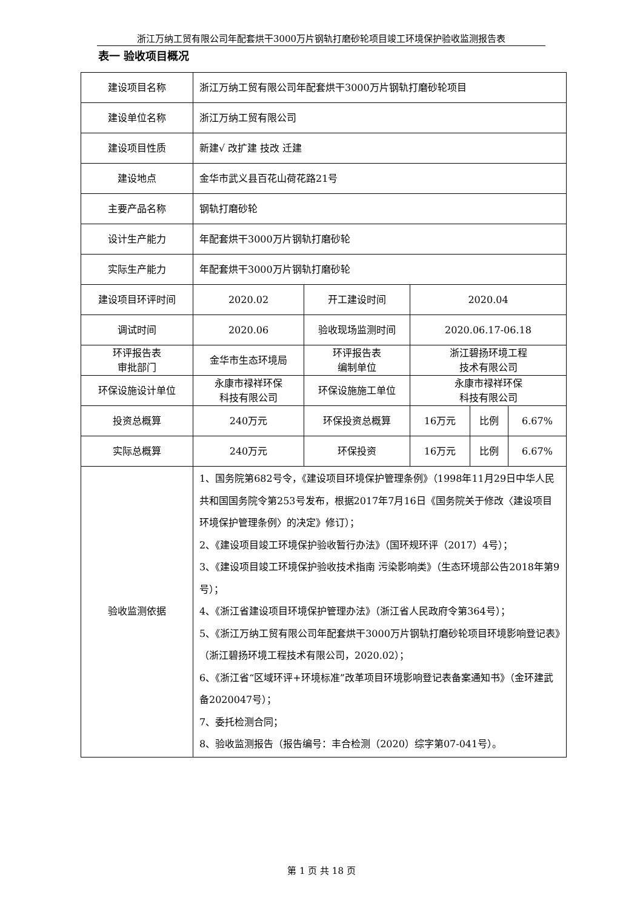浙江万纳工贸有限公司年配套烘干3000万片钢轨打磨砂轮项目竣工环境保护验收监测报告表
表一 验收项目概况
| 建设项目名称 | 浙江万纳工贸有限公司年配套烘干3000万片钢轨打磨砂轮项目 | | | | |
| 建设单位名称 | 浙江万纳工贸有限公司 | | | | |
| 建设项目性质 | 新建√ 改扩建 技改 迁建 | | | | |
| 建设地点 | 金华市武义县百花山荷花路21号 | | | | |
| 主要产品名称 | 钢轨打磨砂轮 | | | | |
| 设计生产能力 | 年配套烘干3000万片钢轨打磨砂轮 | | | | |
| 实际生产能力 | 年配套烘干3000万片钢轨打磨砂轮 | | | | |
| 建设项目环评时间 | 2020.02 | 开工建设时间 | 2020.04 | | |
| 调试时间 | 2020.06 | 验收现场监测时间 | 2020.06.17-06.18 | | |
| 环评报告表 审批部门 | 金华市生态环境局 | 环评报告表 编制单位 | 浙江碧扬环境工程 技术有限公司 | | |
| 环保设施设计单位 | 永康市禄祥环保 科技有限公司 | 环保设施施工单位 | 永康市禄祥环保 科技有限公司 | | |
| 投资总概算 | 240万元 | 环保投资总概算 | 16万元 | 比例 | 6.67% |
| 实际总概算 | 240万元 | 环保投资 | 16万元 | 比例 | 6.67% |
| 验收监测依据 | 1、国务院第682号令，《建设项目环境保护管理条例》（1998年11月29日中华人民共和国国务院令第253号发布，根据2017年7月16日《国务院关于修改〈建设项目环境保护管理条例〉的决定》修订）； 2、《建设项目竣工环境保护验收暂行办法》（国环规环评（2017）4号）； 3、《建设项目竣工环境保护验收技术指南 污染影响类》（生态环境部公告2018年第9号）； 4、《浙江省建设项目环境保护管理办法》（浙江省人民政府令第364号）； 5、《浙江万纳工贸有限公司年配套烘干3000万片钢轨打磨砂轮项目环境影响登记表》（浙江碧扬环境工程技术有限公司，2020.02）； 6、《浙江省“区域环评+环境标准”改革项目环境影响登记表备案通知书》（金环建武备2020047号）； 7、委托检测合同； 8、验收监测报告（报告编号：丰合检测（2020）综字第07-041号）。 | | | | |
第 1 页 共 18 页